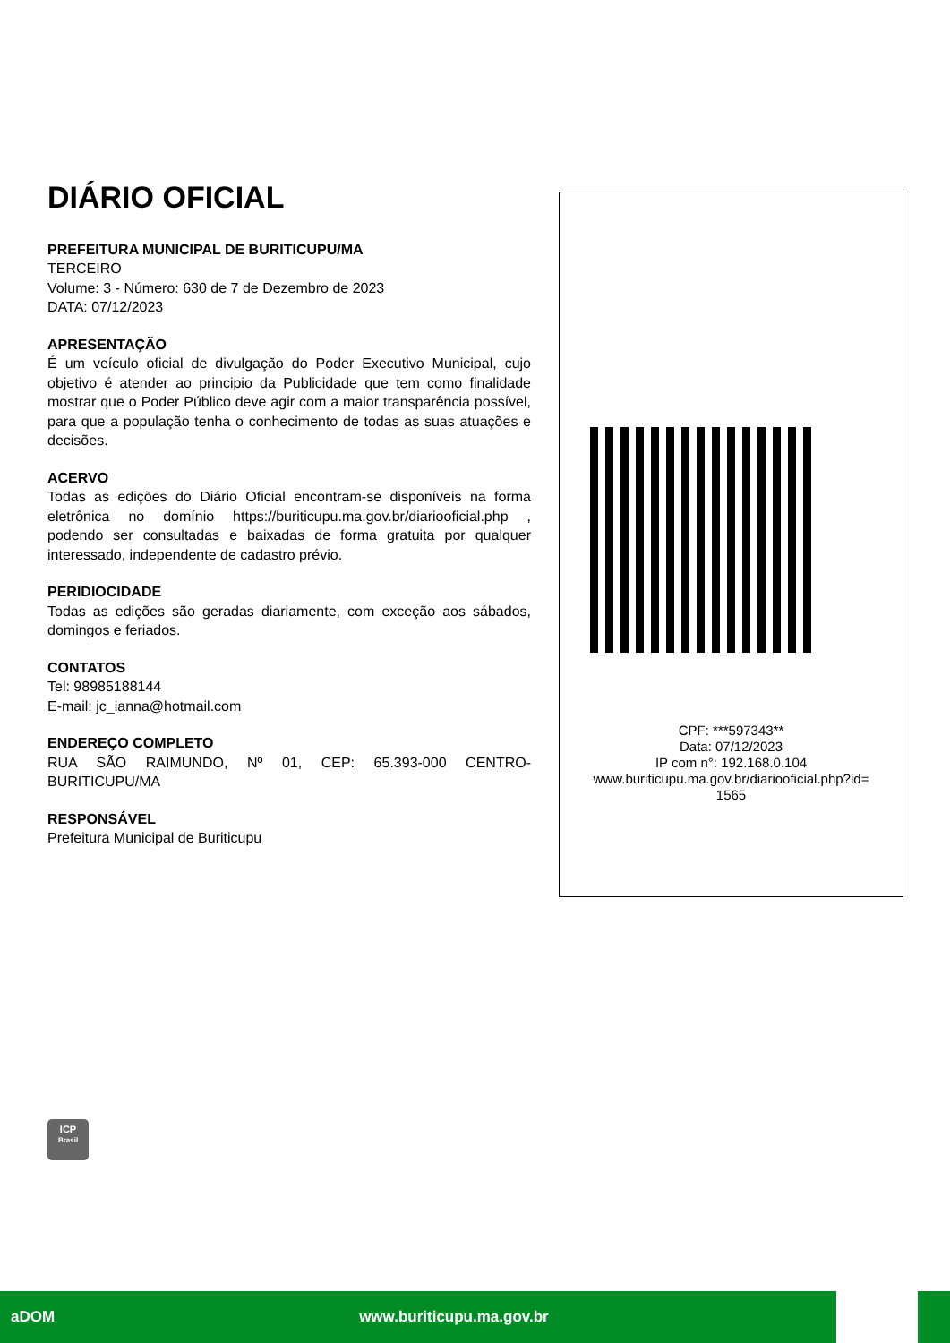DIÁRIO OFICIAL
PREFEITURA MUNICIPAL DE BURITICUPU/MA
TERCEIRO
Volume: 3 - Número: 630 de 7 de Dezembro de 2023
DATA: 07/12/2023
APRESENTAÇÃO
É um veículo oficial de divulgação do Poder Executivo Municipal, cujo objetivo é atender ao principio da Publicidade que tem como finalidade mostrar que o Poder Público deve agir com a maior transparência possível, para que a população tenha o conhecimento de todas as suas atuações e decisões.
ACERVO
Todas as edições do Diário Oficial encontram-se disponíveis na forma eletrônica no domínio https://buriticupu.ma.gov.br/diariooficial.php , podendo ser consultadas e baixadas de forma gratuita por qualquer interessado, independente de cadastro prévio.
PERIDIOCIDADE
Todas as edições são geradas diariamente, com exceção aos sábados, domingos e feriados.
CONTATOS
Tel: 98985188144
E-mail: jc_ianna@hotmail.com
ENDEREÇO COMPLETO
RUA SÃO RAIMUNDO, Nº 01, CEP: 65.393-000 CENTRO-BURITICUPU/MA
RESPONSÁVEL
Prefeitura Municipal de Buriticupu
CPF: ***597343**
Data: 07/12/2023
IP com n°: 192.168.0.104
www.buriticupu.ma.gov.br/diariooficial.php?id=
1565
ICP
Brasil
aDOM www.buriticupu.ma.gov.br